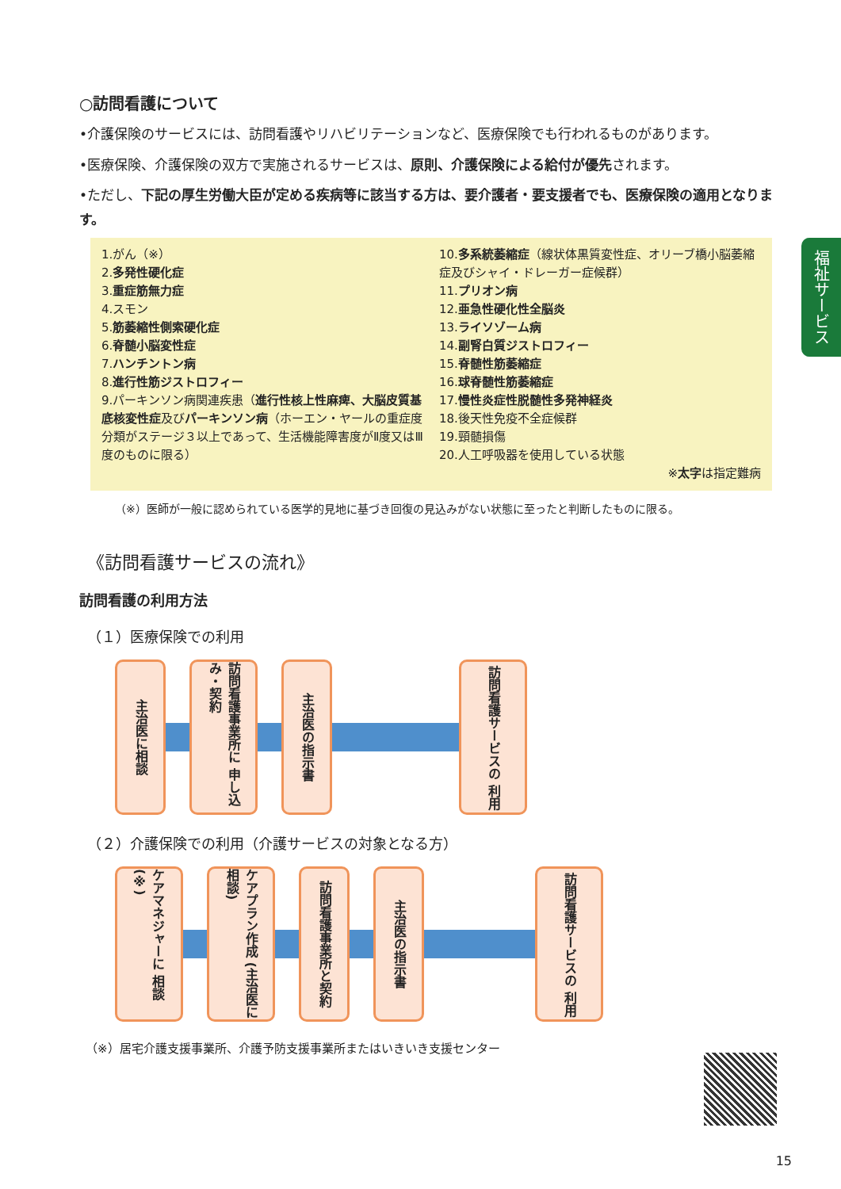福祉サービス
○訪問看護について
•介護保険のサービスには、訪問看護やリハビリテーションなど、医療保険でも行われるものがあります。
•医療保険、介護保険の双方で実施されるサービスは、原則、介護保険による給付が優先されます。
•ただし、下記の厚生労働大臣が定める疾病等に該当する方は、要介護者・要支援者でも、医療保険の適用となります。
1.がん（※）
2.多発性硬化症
3.重症筋無力症
4.スモン
5.筋萎縮性側索硬化症
6.脊髄小脳変性症
7.ハンチントン病
8.進行性筋ジストロフィー
9.パーキンソン病関連疾患（進行性核上性麻痺、大脳皮質基底核変性症及びパーキンソン病（ホーエン・ヤールの重症度分類がステージ３以上であって、生活機能障害度がⅡ度又はⅢ度のものに限る）
10.多系統萎縮症（線状体黒質変性症、オリーブ橋小脳萎縮症及びシャイ・ドレーガー症候群）
11.プリオン病
12.亜急性硬化性全脳炎
13.ライソゾーム病
14.副腎白質ジストロフィー
15.脊髄性筋萎縮症
16.球脊髄性筋萎縮症
17.慢性炎症性脱髄性多発神経炎
18.後天性免疫不全症候群
19.頸髄損傷
20.人工呼吸器を使用している状態
※太字は指定難病
（※）医師が一般に認められている医学的見地に基づき回復の見込みがない状態に至ったと判断したものに限る。
《訪問看護サービスの流れ》
訪問看護の利用方法
（１）医療保険での利用
主治医に相談
訪問看護事業所に 申し込み・契約
主治医の指示書
訪問看護サービスの 利用
（２）介護保険での利用（介護サービスの対象となる方）
ケアマネジャーに 相談(※)
ケアプラン作成 (主治医に相談)
訪問看護事業所と契約
主治医の指示書
訪問看護サービスの 利用
（※）居宅介護支援事業所、介護予防支援事業所またはいきいき支援センター
15